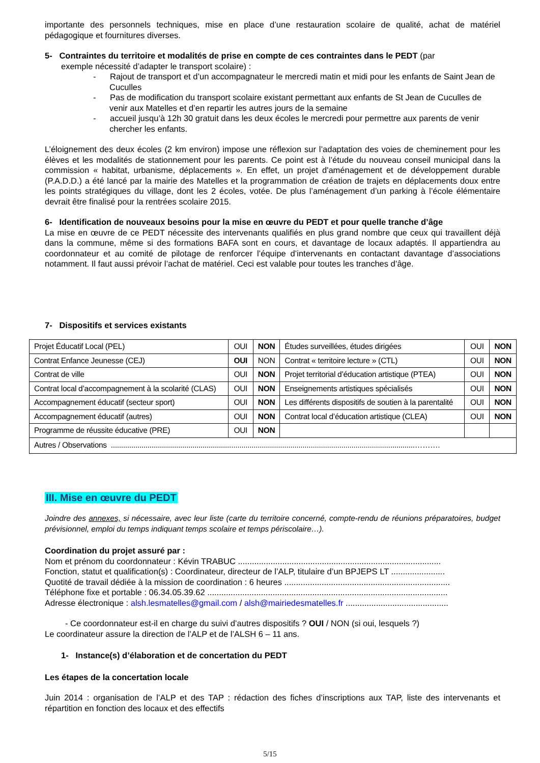importante des personnels techniques, mise en place d’une restauration scolaire de qualité, achat de matériel pédagogique et fournitures diverses.
5- Contraintes du territoire et modalités de prise en compte de ces contraintes dans le PEDT (par
exemple nécessité d’adapter le transport scolaire) :
- Rajout de transport et d’un accompagnateur le mercredi matin et midi pour les enfants de Saint Jean de Cuculles
- Pas de modification du transport scolaire existant permettant aux enfants de St Jean de Cuculles de venir aux Matelles et d’en repartir les autres jours de la semaine
- accueil jusqu’à 12h 30 gratuit dans les deux écoles le mercredi pour permettre aux parents de venir chercher les enfants.
L’éloignement des deux écoles (2 km environ) impose une réflexion sur l’adaptation des voies de cheminement pour les élèves et les modalités de stationnement pour les parents. Ce point est à l’étude du nouveau conseil municipal dans la commission « habitat, urbanisme, déplacements ». En effet, un projet d'aménagement et de développement durable (P.A.D.D.) a été lancé par la mairie des Matelles et la programmation de création de trajets en déplacements doux entre les points stratégiques du village, dont les 2 écoles, votée. De plus l’aménagement d’un parking à l’école élémentaire devrait être finalisé pour la rentrées scolaire 2015.
6- Identification de nouveaux besoins pour la mise en œuvre du PEDT et pour quelle tranche d’âge
La mise en œuvre de ce PEDT nécessite des intervenants qualifiés en plus grand nombre que ceux qui travaillent déjà dans la commune, même si des formations BAFA sont en cours, et davantage de locaux adaptés. Il appartiendra au coordonnateur et au comité de pilotage de renforcer l’équipe d’intervenants en contactant davantage d’associations notamment. Il faut aussi prévoir l’achat de matériel. Ceci est valable pour toutes les tranches d’âge.
7- Dispositifs et services existants
| Projet Éducatif Local (PEL) | OUI | NON | Études surveillées, études dirigées | OUI | NON |
| Contrat Enfance Jeunesse (CEJ) | OUI | NON | Contrat « territoire lecture » (CTL) | OUI | NON |
| Contrat de ville | OUI | NON | Projet territorial d’éducation artistique (PTEA) | OUI | NON |
| Contrat local d’accompagnement à la scolarité (CLAS) | OUI | NON | Enseignements artistiques spécialisés | OUI | NON |
| Accompagnement éducatif (secteur sport) | OUI | NON | Les différents dispositifs de soutien à la parentalité | OUI | NON |
| Accompagnement éducatif (autres) | OUI | NON | Contrat local d’éducation artistique (CLEA) | OUI | NON |
| Programme de réussite éducative (PRE) | OUI | NON | | | |
| Autres / Observations .....................................................................................................................................................………. | | | | | |
III. Mise en œuvre du PEDT
Joindre des annexes, si nécessaire, avec leur liste (carte du territoire concerné, compte-rendu de réunions préparatoires, budget prévisionnel, emploi du temps indiquant temps scolaire et temps périscolaire…).
Coordination du projet assuré par :
Nom et prénom du coordonnateur : Kévin TRABUC .......................................................................................
Fonction, statut et qualification(s) : Coordinateur, directeur de l’ALP, titulaire d’un BPJEPS LT .......................
Quotité de travail dédiée à la mission de coordination : 6 heures .......................................................................
Téléphone fixe et portable : 06.34.05.39.62 .......................................................................................................
Adresse électronique : alsh.lesmatelles@gmail.com / alsh@mairiedesmatelles.fr ............................................
- Ce coordonnateur est-il en charge du suivi d’autres dispositifs ? OUI / NON (si oui, lesquels ?)
Le coordinateur assure la direction de l’ALP et de l’ALSH 6 – 11 ans.
1- Instance(s) d’élaboration et de concertation du PEDT
Les étapes de la concertation locale
Juin 2014 : organisation de l’ALP et des TAP : rédaction des fiches d’inscriptions aux TAP, liste des intervenants et répartition en fonction des locaux et des effectifs
5/15